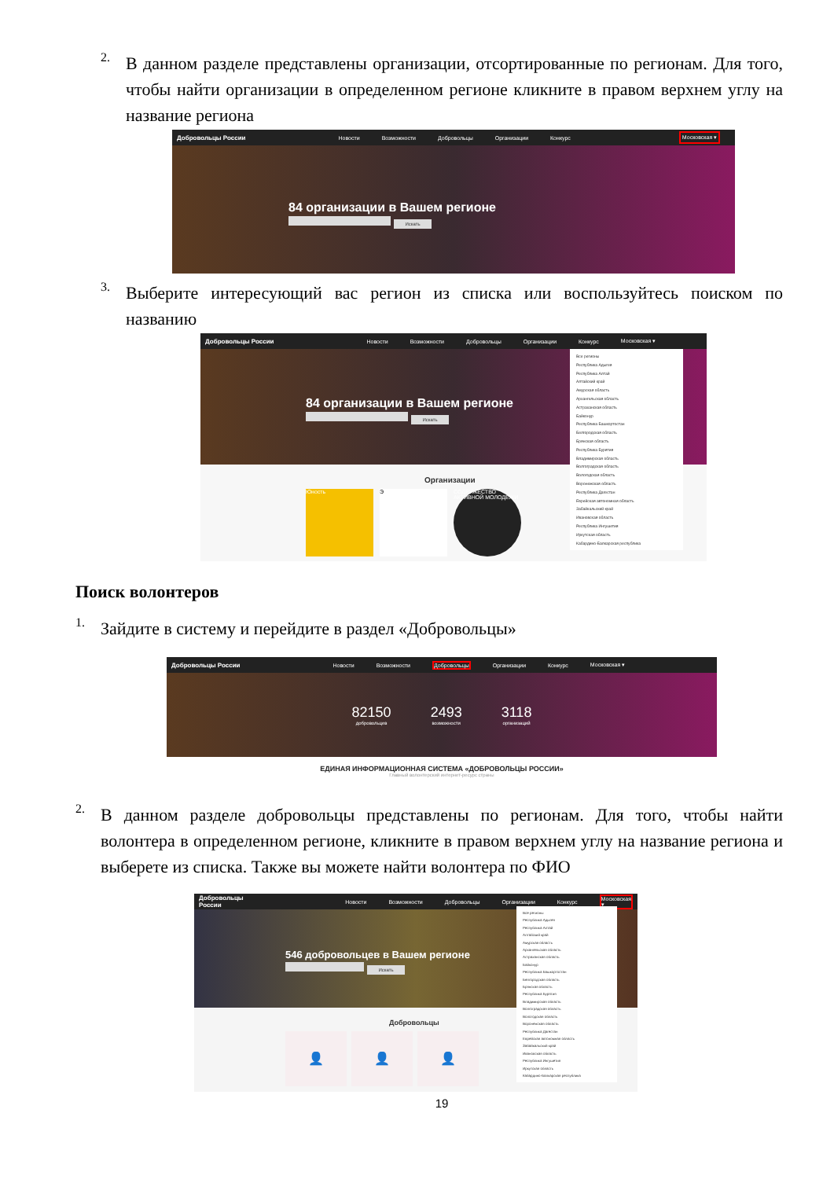2.
В данном разделе представлены организации, отсортированные по регионам. Для того, чтобы найти организации в определенном регионе кликните в правом верхнем углу на название региона
Добровольцы России Новости Возможности Добровольцы Организации Конкурс Московская ▾
84 организации в Вашем регионе
Искать
3.
Выберите интересующий вас регион из списка или воспользуйтесь поиском по названию
Добровольцы России Новости Возможности Добровольцы Организации Конкурс Московская ▾
84 организации в Вашем регионе
Искать
Организации
Юность Э СОДРУЖЕСТВО АКТИВНОЙ МОЛОДЕЖИ
Все регионы
Республика Адыгея
Республика Алтай
Алтайский край
Амурская область
Архангельская область
Астраханская область
Байконур
Республика Башкортостан
Белгородская область
Брянская область
Республика Бурятия
Владимирская область
Волгоградская область
Вологодская область
Воронежская область
Республика Дагестан
Еврейская автономная область
Забайкальский край
Ивановская область
Республика Ингушетия
Иркутская область
Кабардино-Балкарская республика
Поиск волонтеров
1.
Зайдите в систему и перейдите в раздел «Добровольцы»
Добровольцы России Новости Возможности Добровольцы Организации Конкурс Московская ▾
82150
добровольцев
2493
возможности
3118
организаций
ЕДИНАЯ ИНФОРМАЦИОННАЯ СИСТЕМА «ДОБРОВОЛЬЦЫ РОССИИ»
Главный волонтерский интернет-ресурс страны
2.
В данном разделе добровольцы представлены по регионам. Для того, чтобы найти волонтера в определенном регионе, кликните в правом верхнем углу на название региона и выберете из списка. Также вы можете найти волонтера по ФИО
Добровольцы России Новости Возможности Добровольцы Организации Конкурс Московская ▾
546 добровольцев в Вашем регионе
Искать
Добровольцы
👤 👤 👤
Все регионы
Республика Адыгея
Республика Алтай
Алтайский край
Амурская область
Архангельская область
Астраханская область
Байконур
Республика Башкортостан
Белгородская область
Брянская область
Республика Бурятия
Владимирская область
Волгоградская область
Вологодская область
Воронежская область
Республика Дагестан
Еврейская автономная область
Забайкальский край
Ивановская область
Республика Ингушетия
Иркутская область
Кабардино-Балкарская республика
19